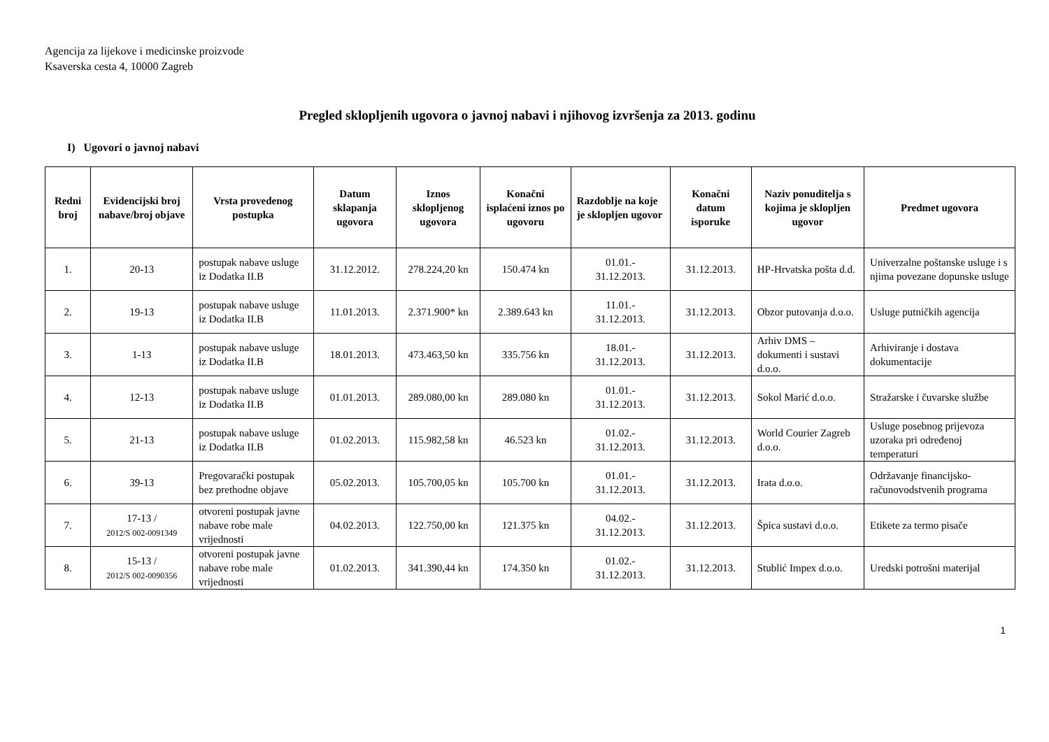Agencija za lijekove i medicinske proizvode
Ksaverska cesta 4, 10000 Zagreb
Pregled sklopljenih ugovora o javnoj nabavi i njihovog izvršenja za 2013. godinu
I) Ugovori o javnoj nabavi
| Redni broj | Evidencijski broj nabave/broj objave | Vrsta provedenog postupka | Datum sklapanja ugovora | Iznos sklopljenog ugovora | Konačni isplaćeni iznos po ugovoru | Razdoblje na koje je sklopljen ugovor | Konačni datum isporuke | Naziv ponuditelja s kojima je sklopljen ugovor | Predmet ugovora |
| --- | --- | --- | --- | --- | --- | --- | --- | --- | --- |
| 1. | 20-13 | postupak nabave usluge iz Dodatka II.B | 31.12.2012. | 278.224,20 kn | 150.474 kn | 01.01.- 31.12.2013. | 31.12.2013. | HP-Hrvatska pošta d.d. | Univerzalne poštanske usluge i s njima povezane dopunske usluge |
| 2. | 19-13 | postupak nabave usluge iz Dodatka II.B | 11.01.2013. | 2.371.900* kn | 2.389.643 kn | 11.01.- 31.12.2013. | 31.12.2013. | Obzor putovanja d.o.o. | Usluge putničkih agencija |
| 3. | 1-13 | postupak nabave usluge iz Dodatka II.B | 18.01.2013. | 473.463,50 kn | 335.756 kn | 18.01.- 31.12.2013. | 31.12.2013. | Arhiv DMS – dokumenti i sustavi d.o.o. | Arhiviranje i dostava dokumentacije |
| 4. | 12-13 | postupak nabave usluge iz Dodatka II.B | 01.01.2013. | 289.080,00 kn | 289.080 kn | 01.01.- 31.12.2013. | 31.12.2013. | Sokol Marić d.o.o. | Stražarske i čuvarske službe |
| 5. | 21-13 | postupak nabave usluge iz Dodatka II.B | 01.02.2013. | 115.982,58 kn | 46.523 kn | 01.02.- 31.12.2013. | 31.12.2013. | World Courier Zagreb d.o.o. | Usluge posebnog prijevoza uzoraka pri određenoj temperaturi |
| 6. | 39-13 | Pregovarački postupak bez prethodne objave | 05.02.2013. | 105.700,05 kn | 105.700 kn | 01.01.- 31.12.2013. | 31.12.2013. | Irata d.o.o. | Održavanje financijsko-računovodstvenih programa |
| 7. | 17-13 / 2012/S 002-0091349 | otvoreni postupak javne nabave robe male vrijednosti | 04.02.2013. | 122.750,00 kn | 121.375 kn | 04.02.- 31.12.2013. | 31.12.2013. | Špica sustavi d.o.o. | Etikete za termo pisače |
| 8. | 15-13 / 2012/S 002-0090356 | otvoreni postupak javne nabave robe male vrijednosti | 01.02.2013. | 341.390,44 kn | 174.350 kn | 01.02.- 31.12.2013. | 31.12.2013. | Stublić Impex d.o.o. | Uredski potrošni materijal |
1